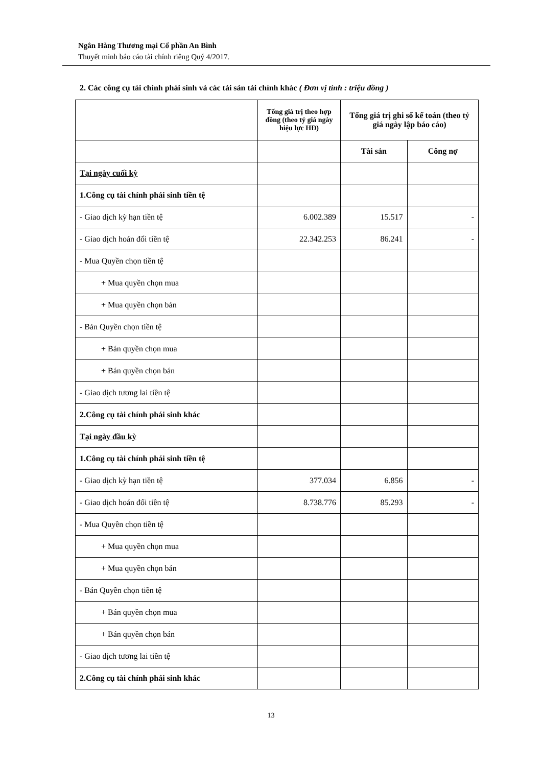Ngân Hàng Thương mại Cổ phần An Bình
Thuyết minh báo cáo tài chính riêng Quý 4/2017.
2. Các công cụ tài chính phái sinh và các tài sản tài chính khác ( Đơn vị tính : triệu đồng )
| | Tổng giá trị theo hợp đồng (theo tỷ giá ngày hiệu lực HĐ) | Tổng giá trị ghi sổ kế toán (theo tỷ giá ngày lập báo cáo) | |
| --- | --- | --- | --- |
| | | Tài sản | Công nợ |
| Tại ngày cuối kỳ | | | |
| 1.Công cụ tài chính phái sinh tiền tệ | | | |
| - Giao dịch kỳ hạn tiền tệ | 6.002.389 | 15.517 | - |
| - Giao dịch hoán đổi tiền tệ | 22.342.253 | 86.241 | - |
| - Mua Quyền chọn tiền tệ | | | |
| + Mua quyền chọn mua | | | |
| + Mua quyền chọn bán | | | |
| - Bán Quyền chọn tiền tệ | | | |
| + Bán quyền chọn mua | | | |
| + Bán quyền chọn bán | | | |
| - Giao dịch tương lai tiền tệ | | | |
| 2.Công cụ tài chính phái sinh khác | | | |
| Tại ngày đầu kỳ | | | |
| 1.Công cụ tài chính phái sinh tiền tệ | | | |
| - Giao dịch kỳ hạn tiền tệ | 377.034 | 6.856 | - |
| - Giao dịch hoán đổi tiền tệ | 8.738.776 | 85.293 | - |
| - Mua Quyền chọn tiền tệ | | | |
| + Mua quyền chọn mua | | | |
| + Mua quyền chọn bán | | | |
| - Bán Quyền chọn tiền tệ | | | |
| + Bán quyền chọn mua | | | |
| + Bán quyền chọn bán | | | |
| - Giao dịch tương lai tiền tệ | | | |
| 2.Công cụ tài chính phái sinh khác | | | |
13